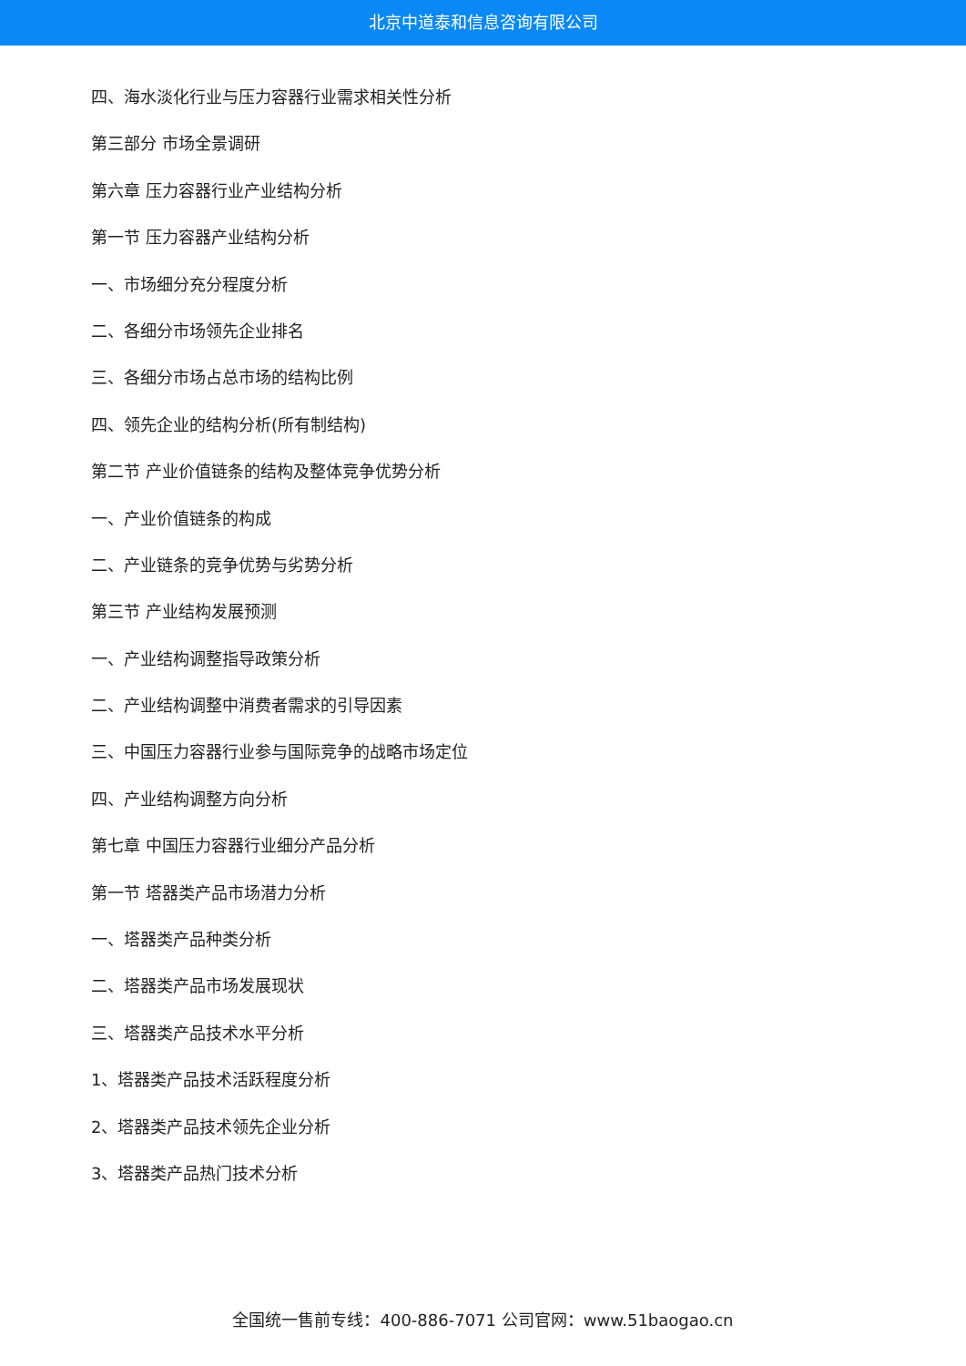北京中道泰和信息咨询有限公司
四、海水淡化行业与压力容器行业需求相关性分析
第三部分 市场全景调研
第六章 压力容器行业产业结构分析
第一节 压力容器产业结构分析
一、市场细分充分程度分析
二、各细分市场领先企业排名
三、各细分市场占总市场的结构比例
四、领先企业的结构分析(所有制结构)
第二节 产业价值链条的结构及整体竞争优势分析
一、产业价值链条的构成
二、产业链条的竞争优势与劣势分析
第三节 产业结构发展预测
一、产业结构调整指导政策分析
二、产业结构调整中消费者需求的引导因素
三、中国压力容器行业参与国际竞争的战略市场定位
四、产业结构调整方向分析
第七章 中国压力容器行业细分产品分析
第一节 塔器类产品市场潜力分析
一、塔器类产品种类分析
二、塔器类产品市场发展现状
三、塔器类产品技术水平分析
1、塔器类产品技术活跃程度分析
2、塔器类产品技术领先企业分析
3、塔器类产品热门技术分析
全国统一售前专线：400-886-7071 公司官网：www.51baogao.cn